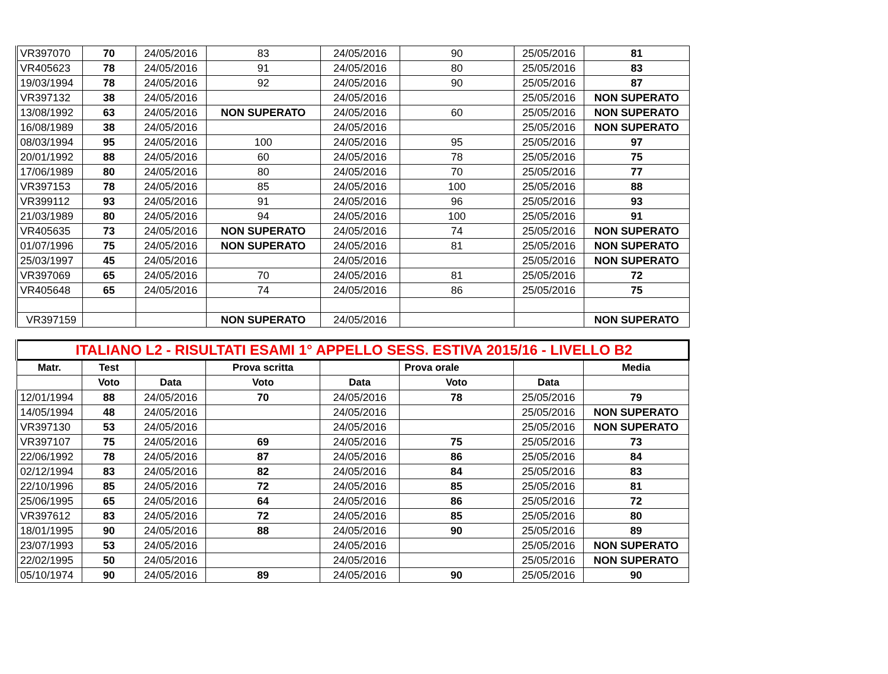| VR397070 | 70 | 24/05/2016 | 83 | 24/05/2016 | 90 | 25/05/2016 | 81 |
| VR405623 | 78 | 24/05/2016 | 91 | 24/05/2016 | 80 | 25/05/2016 | 83 |
| 19/03/1994 | 78 | 24/05/2016 | 92 | 24/05/2016 | 90 | 25/05/2016 | 87 |
| VR397132 | 38 | 24/05/2016 | | 24/05/2016 | | 25/05/2016 | NON SUPERATO |
| 13/08/1992 | 63 | 24/05/2016 | NON SUPERATO | 24/05/2016 | 60 | 25/05/2016 | NON SUPERATO |
| 16/08/1989 | 38 | 24/05/2016 | | 24/05/2016 | | 25/05/2016 | NON SUPERATO |
| 08/03/1994 | 95 | 24/05/2016 | 100 | 24/05/2016 | 95 | 25/05/2016 | 97 |
| 20/01/1992 | 88 | 24/05/2016 | 60 | 24/05/2016 | 78 | 25/05/2016 | 75 |
| 17/06/1989 | 80 | 24/05/2016 | 80 | 24/05/2016 | 70 | 25/05/2016 | 77 |
| VR397153 | 78 | 24/05/2016 | 85 | 24/05/2016 | 100 | 25/05/2016 | 88 |
| VR399112 | 93 | 24/05/2016 | 91 | 24/05/2016 | 96 | 25/05/2016 | 93 |
| 21/03/1989 | 80 | 24/05/2016 | 94 | 24/05/2016 | 100 | 25/05/2016 | 91 |
| VR405635 | 73 | 24/05/2016 | NON SUPERATO | 24/05/2016 | 74 | 25/05/2016 | NON SUPERATO |
| 01/07/1996 | 75 | 24/05/2016 | NON SUPERATO | 24/05/2016 | 81 | 25/05/2016 | NON SUPERATO |
| 25/03/1997 | 45 | 24/05/2016 | | 24/05/2016 | | 25/05/2016 | NON SUPERATO |
| VR397069 | 65 | 24/05/2016 | 70 | 24/05/2016 | 81 | 25/05/2016 | 72 |
| VR405648 | 65 | 24/05/2016 | 74 | 24/05/2016 | 86 | 25/05/2016 | 75 |
| VR397159 | | | NON SUPERATO | 24/05/2016 | | | NON SUPERATO |
| ITALIANO L2 - RISULTATI ESAMI 1° APPELLO SESS. ESTIVA 2015/16 - LIVELLO B2 | | | | | | | |
| Matr. | Test | | Prova scritta | | Prova orale | | Media |
| | Voto | Data | Voto | Data | Voto | Data | |
| 12/01/1994 | 88 | 24/05/2016 | 70 | 24/05/2016 | 78 | 25/05/2016 | 79 |
| 14/05/1994 | 48 | 24/05/2016 | | 24/05/2016 | | 25/05/2016 | NON SUPERATO |
| VR397130 | 53 | 24/05/2016 | | 24/05/2016 | | 25/05/2016 | NON SUPERATO |
| VR397107 | 75 | 24/05/2016 | 69 | 24/05/2016 | 75 | 25/05/2016 | 73 |
| 22/06/1992 | 78 | 24/05/2016 | 87 | 24/05/2016 | 86 | 25/05/2016 | 84 |
| 02/12/1994 | 83 | 24/05/2016 | 82 | 24/05/2016 | 84 | 25/05/2016 | 83 |
| 22/10/1996 | 85 | 24/05/2016 | 72 | 24/05/2016 | 85 | 25/05/2016 | 81 |
| 25/06/1995 | 65 | 24/05/2016 | 64 | 24/05/2016 | 86 | 25/05/2016 | 72 |
| VR397612 | 83 | 24/05/2016 | 72 | 24/05/2016 | 85 | 25/05/2016 | 80 |
| 18/01/1995 | 90 | 24/05/2016 | 88 | 24/05/2016 | 90 | 25/05/2016 | 89 |
| 23/07/1993 | 53 | 24/05/2016 | | 24/05/2016 | | 25/05/2016 | NON SUPERATO |
| 22/02/1995 | 50 | 24/05/2016 | | 24/05/2016 | | 25/05/2016 | NON SUPERATO |
| 05/10/1974 | 90 | 24/05/2016 | 89 | 24/05/2016 | 90 | 25/05/2016 | 90 |